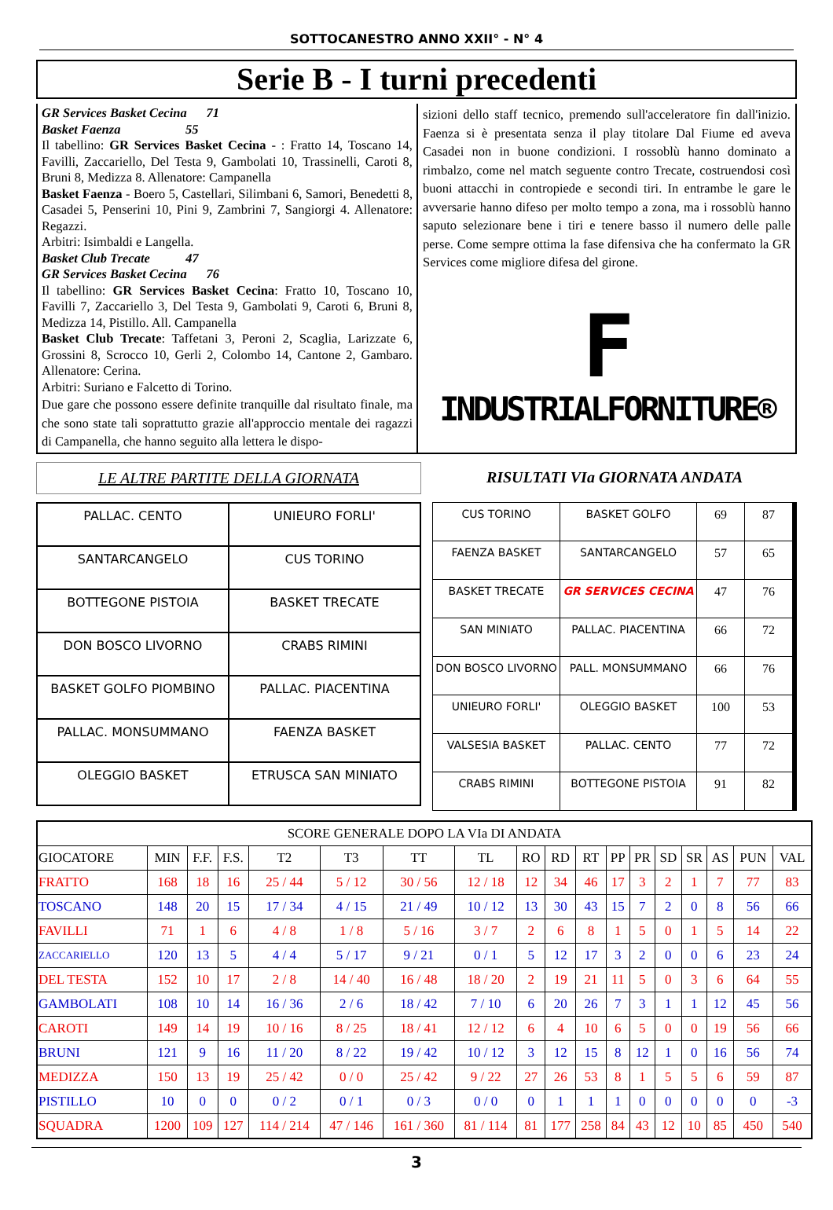SOTTOCANESTRO ANNO XXII° - N° 4
Serie B - I turni precedenti
GR Services Basket Cecina 71
Basket Faenza 55
Il tabellino: GR Services Basket Cecina - : Fratto 14, Toscano 14, Favilli, Zaccariello, Del Testa 9, Gambolati 10, Trassinelli, Caroti 8, Bruni 8, Medizza 8. Allenatore: Campanella
Basket Faenza - Boero 5, Castellari, Silimbani 6, Samori, Benedetti 8, Casadei 5, Penserini 10, Pini 9, Zambrini 7, Sangiorgi 4. Allenatore: Regazzi.
Arbitri: Isimbaldi e Langella.
Basket Club Trecate 47
GR Services Basket Cecina 76
Il tabellino: GR Services Basket Cecina: Fratto 10, Toscano 10, Favilli 7, Zaccariello 3, Del Testa 9, Gambolati 9, Caroti 6, Bruni 8, Medizza 14, Pistillo. All. Campanella
Basket Club Trecate: Taffetani 3, Peroni 2, Scaglia, Larizzate 6, Grossini 8, Scrocco 10, Gerli 2, Colombo 14, Cantone 2, Gambaro. Allenatore: Cerina.
Arbitri: Suriano e Falcetto di Torino.
Due gare che possono essere definite tranquille dal risultato finale, ma che sono state tali soprattutto grazie all'approccio mentale dei ragazzi di Campanella, che hanno seguito alla lettera le dispo-
sizioni dello staff tecnico, premendo sull'acceleratore fin dall'inizio. Faenza si è presentata senza il play titolare Dal Fiume ed aveva Casadei non in buone condizioni. I rossoblù hanno dominato a rimbalzo, come nel match seguente contro Trecate, costruendosi così buoni attacchi in contropiede e secondi tiri. In entrambe le gare le avversarie hanno difeso per molto tempo a zona, ma i rossoblù hanno saputo selezionare bene i tiri e tenere basso il numero delle palle perse. Come sempre ottima la fase difensiva che ha confermato la GR Services come migliore difesa del girone.
F
INDUSTRIALFORNITURE®
LE ALTRE PARTITE DELLA GIORNATA RISULTATI VIa GIORNATA ANDATA
| PALLAC. CENTO | UNIEURO FORLI' |
| SANTARCANGELO | CUS TORINO |
| BOTTEGONE PISTOIA | BASKET TRECATE |
| DON BOSCO LIVORNO | CRABS RIMINI |
| BASKET GOLFO PIOMBINO | PALLAC. PIACENTINA |
| PALLAC. MONSUMMANO | FAENZA BASKET |
| OLEGGIO BASKET | ETRUSCA SAN MINIATO |
| CUS TORINO | BASKET GOLFO | 69 | 87 |
| FAENZA BASKET | SANTARCANGELO | 57 | 65 |
| BASKET TRECATE | GR SERVICES CECINA | 47 | 76 |
| SAN MINIATO | PALLAC. PIACENTINA | 66 | 72 |
| DON BOSCO LIVORNO | PALL. MONSUMMANO | 66 | 76 |
| UNIEURO FORLI' | OLEGGIO BASKET | 100 | 53 |
| VALSESIA BASKET | PALLAC. CENTO | 77 | 72 |
| CRABS RIMINI | BOTTEGONE PISTOIA | 91 | 82 |
| SCORE GENERALE DOPO LA VIa DI ANDATA | | | | | | | | | | | | | | | | | |
| --- | --- | --- | --- | --- | --- | --- | --- | --- | --- | --- | --- | --- | --- | --- | --- | --- | --- |
| GIOCATORE | MIN | F.F. | F.S. | T2 | T3 | TT | TL | RO | RD | RT | PP | PR | SD | SR | AS | PUN | VAL |
| FRATTO | 168 | 18 | 16 | 25 / 44 | 5 / 12 | 30 / 56 | 12 / 18 | 12 | 34 | 46 | 17 | 3 | 2 | 1 | 7 | 77 | 83 |
| TOSCANO | 148 | 20 | 15 | 17 / 34 | 4 / 15 | 21 / 49 | 10 / 12 | 13 | 30 | 43 | 15 | 7 | 2 | 0 | 8 | 56 | 66 |
| FAVILLI | 71 | 1 | 6 | 4 / 8 | 1 / 8 | 5 / 16 | 3 / 7 | 2 | 6 | 8 | 1 | 5 | 0 | 1 | 5 | 14 | 22 |
| ZACCARIELLO | 120 | 13 | 5 | 4 / 4 | 5 / 17 | 9 / 21 | 0 / 1 | 5 | 12 | 17 | 3 | 2 | 0 | 0 | 6 | 23 | 24 |
| DEL TESTA | 152 | 10 | 17 | 2 / 8 | 14 / 40 | 16 / 48 | 18 / 20 | 2 | 19 | 21 | 11 | 5 | 0 | 3 | 6 | 64 | 55 |
| GAMBOLATI | 108 | 10 | 14 | 16 / 36 | 2 / 6 | 18 / 42 | 7 / 10 | 6 | 20 | 26 | 7 | 3 | 1 | 1 | 12 | 45 | 56 |
| CAROTI | 149 | 14 | 19 | 10 / 16 | 8 / 25 | 18 / 41 | 12 / 12 | 6 | 4 | 10 | 6 | 5 | 0 | 0 | 19 | 56 | 66 |
| BRUNI | 121 | 9 | 16 | 11 / 20 | 8 / 22 | 19 / 42 | 10 / 12 | 3 | 12 | 15 | 8 | 12 | 1 | 0 | 16 | 56 | 74 |
| MEDIZZA | 150 | 13 | 19 | 25 / 42 | 0 / 0 | 25 / 42 | 9 / 22 | 27 | 26 | 53 | 8 | 1 | 5 | 5 | 6 | 59 | 87 |
| PISTILLO | 10 | 0 | 0 | 0 / 2 | 0 / 1 | 0 / 3 | 0 / 0 | 0 | 1 | 1 | 1 | 0 | 0 | 0 | 0 | 0 | -3 |
| SQUADRA | 1200 | 109 | 127 | 114 / 214 | 47 / 146 | 161 / 360 | 81 / 114 | 81 | 177 | 258 | 84 | 43 | 12 | 10 | 85 | 450 | 540 |
3